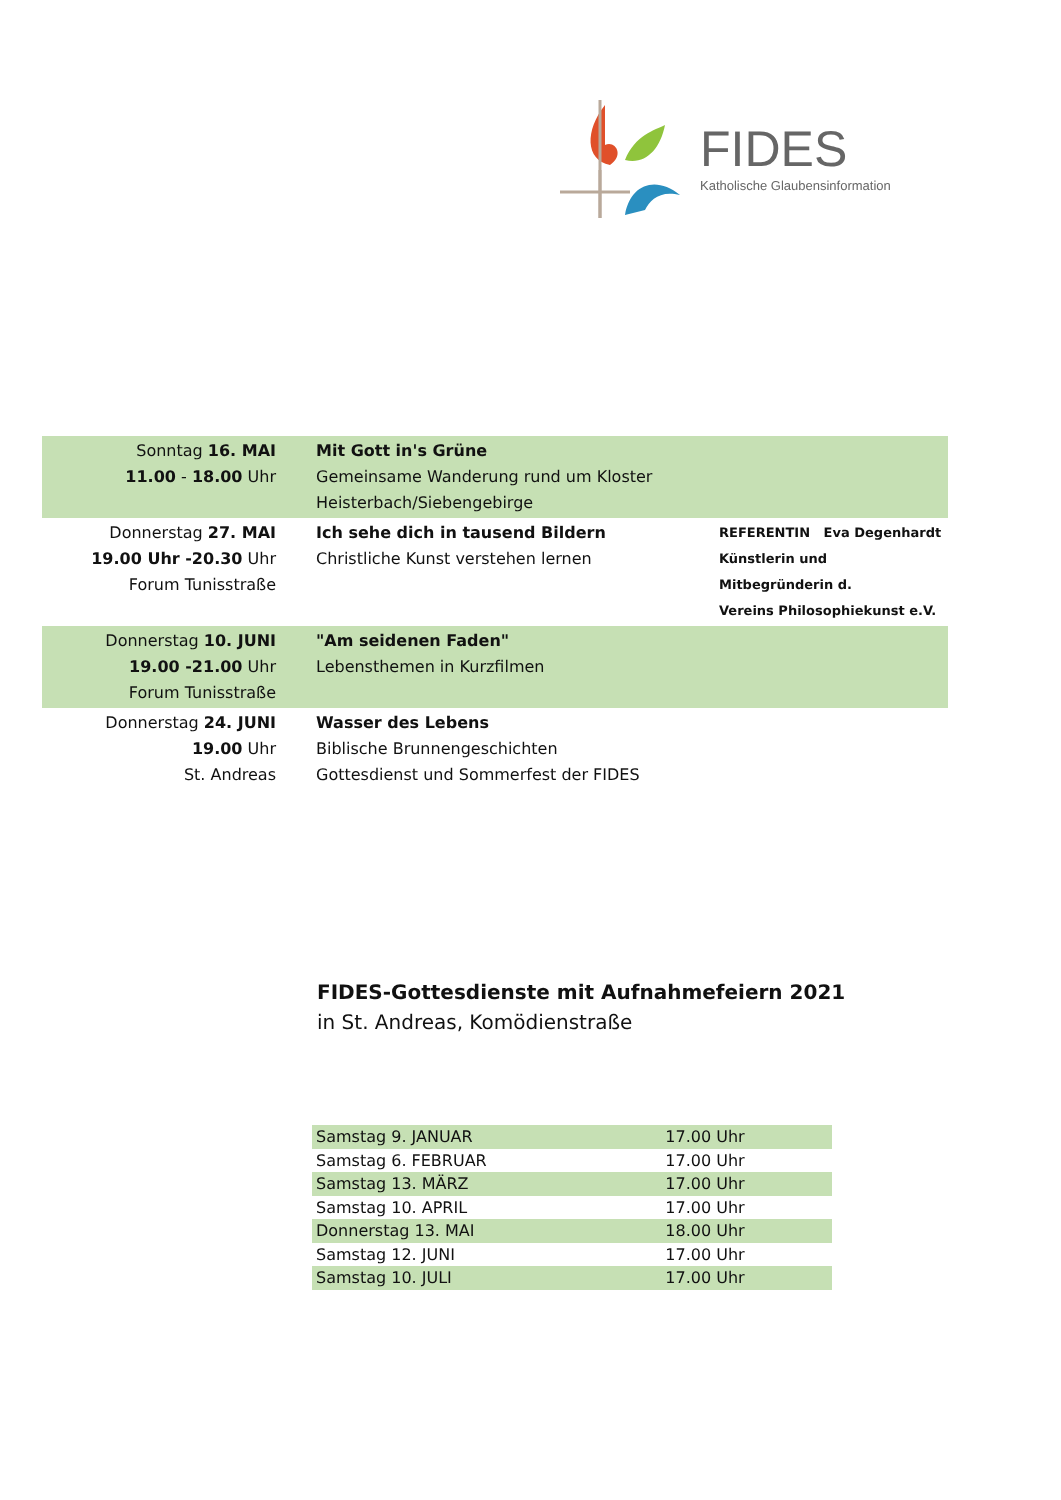FIDES
Katholische Glaubensinformation
| Sonntag 16. MAI 11.00 - 18.00 Uhr | Mit Gott in's Grüne Gemeinsame Wanderung rund um Kloster Heisterbach/Siebengebirge | |
| Donnerstag 27. MAI 19.00 Uhr -20.30 Uhr Forum Tunisstraße | Ich sehe dich in tausend Bildern Christliche Kunst verstehen lernen | REFERENTIN Eva Degenhardt Künstlerin und Mitbegründerin d. Vereins Philosophiekunst e.V. |
| Donnerstag 10. JUNI 19.00 -21.00 Uhr Forum Tunisstraße | "Am seidenen Faden" Lebensthemen in Kurzfilmen | |
| Donnerstag 24. JUNI 19.00 Uhr St. Andreas | Wasser des Lebens Biblische Brunnengeschichten Gottesdienst und Sommerfest der FIDES | |
FIDES-Gottesdienste mit Aufnahmefeiern 2021
in St. Andreas, Komödienstraße
| Samstag 9. JANUAR | 17.00 Uhr |
| Samstag 6. FEBRUAR | 17.00 Uhr |
| Samstag 13. MÄRZ | 17.00 Uhr |
| Samstag 10. APRIL | 17.00 Uhr |
| Donnerstag 13. MAI | 18.00 Uhr |
| Samstag 12. JUNI | 17.00 Uhr |
| Samstag 10. JULI | 17.00 Uhr |